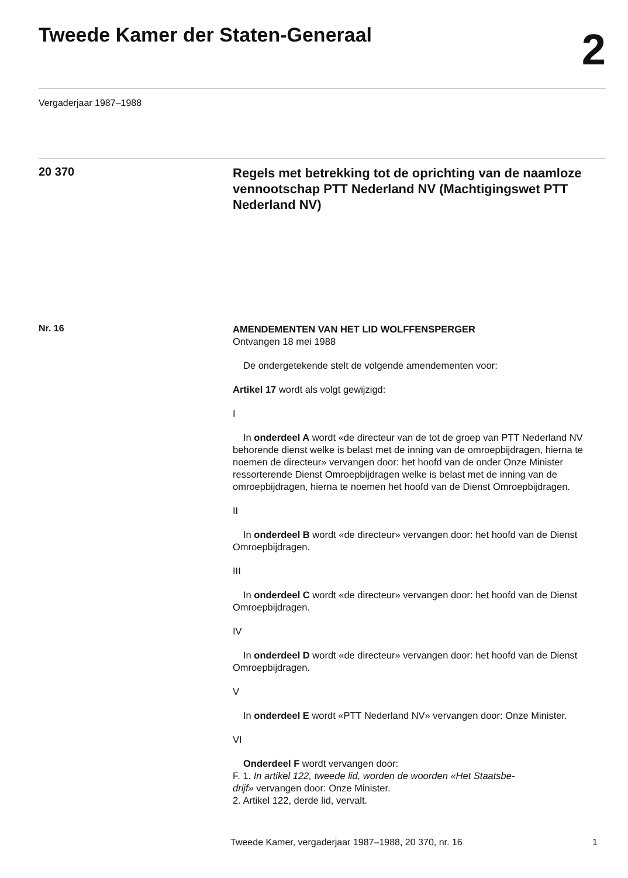Tweede Kamer der Staten-Generaal
2
Vergaderjaar 1987–1988
20 370
Regels met betrekking tot de oprichting van de naamloze vennootschap PTT Nederland NV (Machtigingswet PTT Nederland NV)
Nr. 16
AMENDEMENTEN VAN HET LID WOLFFENSPERGER
Ontvangen 18 mei 1988
De ondergetekende stelt de volgende amendementen voor:
Artikel 17 wordt als volgt gewijzigd:
I
In onderdeel A wordt «de directeur van de tot de groep van PTT Nederland NV behorende dienst welke is belast met de inning van de omroepbijdragen, hierna te noemen de directeur» vervangen door: het hoofd van de onder Onze Minister ressorterende Dienst Omroepbijdragen welke is belast met de inning van de omroepbijdragen, hierna te noemen het hoofd van de Dienst Omroepbijdragen.
II
In onderdeel B wordt «de directeur» vervangen door: het hoofd van de Dienst Omroepbijdragen.
III
In onderdeel C wordt «de directeur» vervangen door: het hoofd van de Dienst Omroepbijdragen.
IV
In onderdeel D wordt «de directeur» vervangen door: het hoofd van de Dienst Omroepbijdragen.
V
In onderdeel E wordt «PTT Nederland NV» vervangen door: Onze Minister.
VI
Onderdeel F wordt vervangen door:
F. 1. In artikel 122, tweede lid, worden de woorden «Het Staatsbe-
drijf» vervangen door: Onze Minister.
2. Artikel 122, derde lid, vervalt.
Tweede Kamer, vergaderjaar 1987–1988, 20 370, nr. 16 1